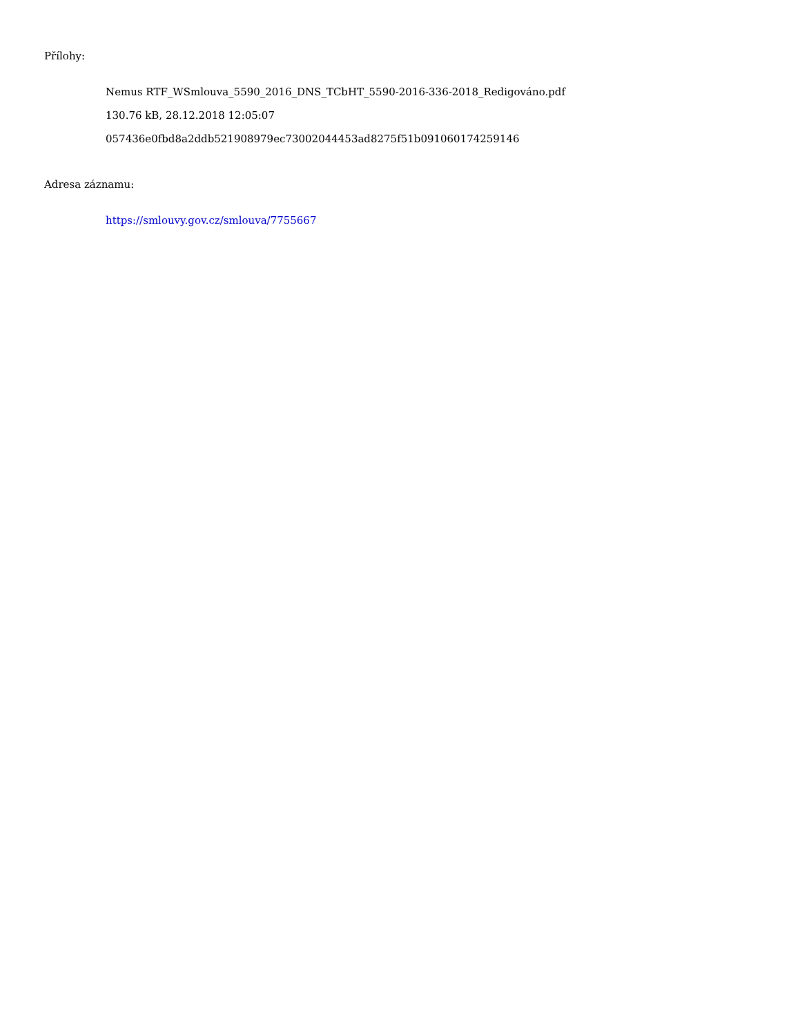Přílohy:
Nemus RTF_WSmlouva_5590_2016_DNS_TCbHT_5590-2016-336-2018_Redigováno.pdf
130.76 kB, 28.12.2018 12:05:07
057436e0fbd8a2ddb521908979ec73002044453ad8275f51b091060174259146
Adresa záznamu:
https://smlouvy.gov.cz/smlouva/7755667